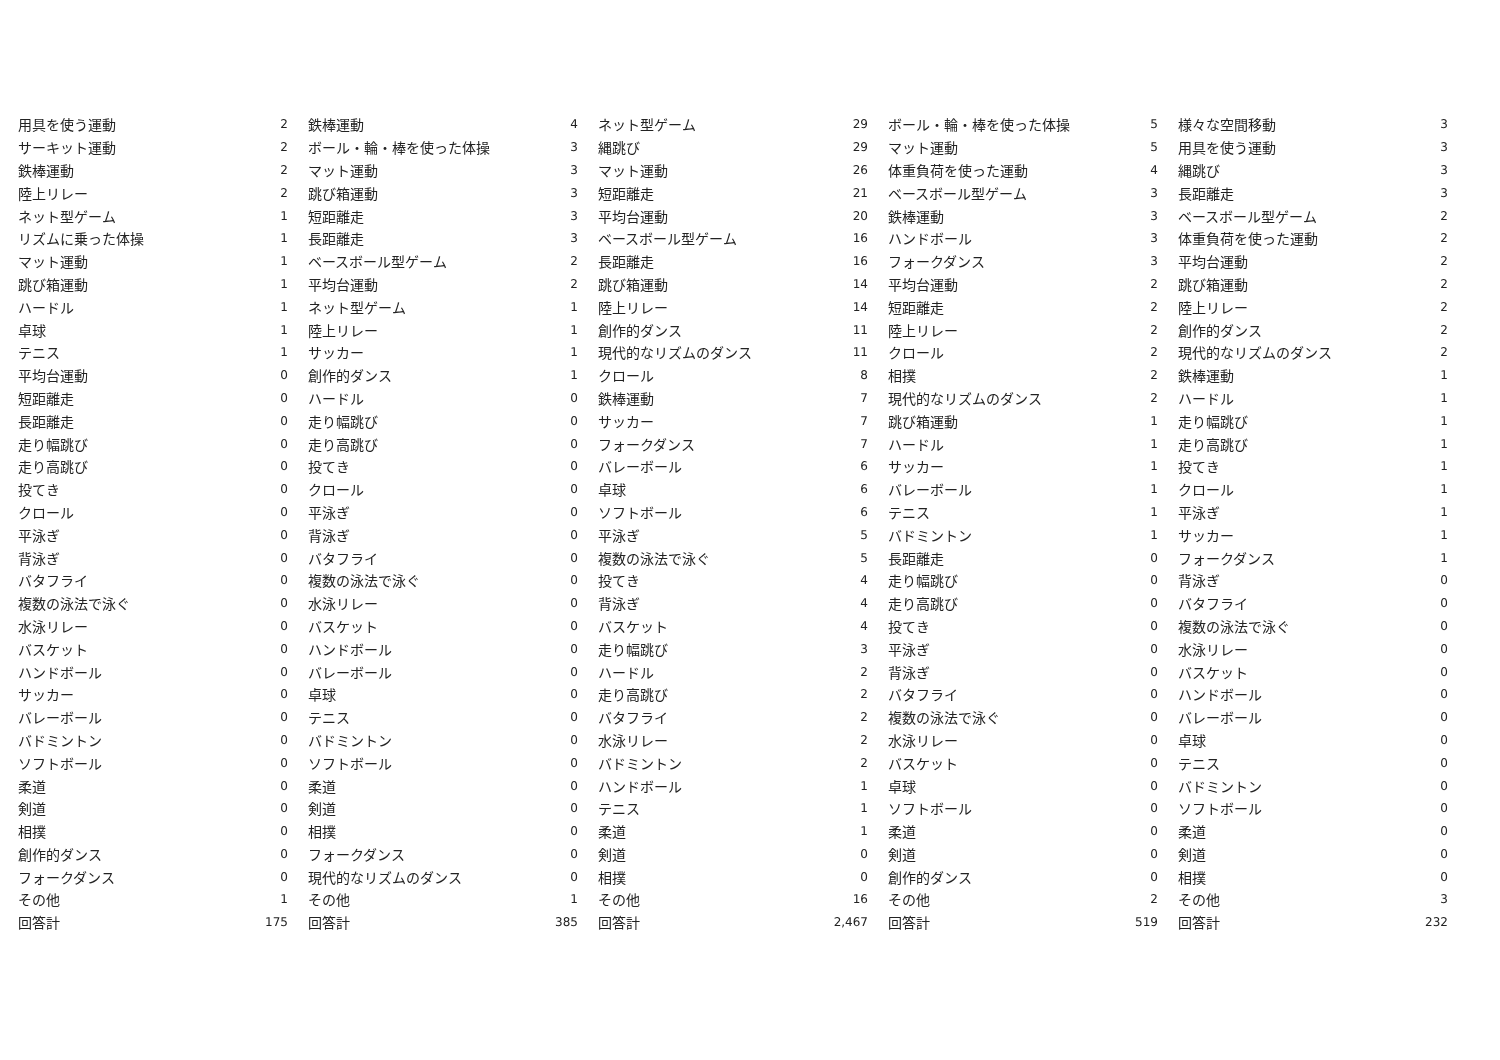| 用具を使う運動 | 2 |
| サーキット運動 | 2 |
| 鉄棒運動 | 2 |
| 陸上リレー | 2 |
| ネット型ゲーム | 1 |
| リズムに乗った体操 | 1 |
| マット運動 | 1 |
| 跳び箱運動 | 1 |
| ハードル | 1 |
| 卓球 | 1 |
| テニス | 1 |
| 平均台運動 | 0 |
| 短距離走 | 0 |
| 長距離走 | 0 |
| 走り幅跳び | 0 |
| 走り高跳び | 0 |
| 投てき | 0 |
| クロール | 0 |
| 平泳ぎ | 0 |
| 背泳ぎ | 0 |
| バタフライ | 0 |
| 複数の泳法で泳ぐ | 0 |
| 水泳リレー | 0 |
| バスケット | 0 |
| ハンドボール | 0 |
| サッカー | 0 |
| バレーボール | 0 |
| バドミントン | 0 |
| ソフトボール | 0 |
| 柔道 | 0 |
| 剣道 | 0 |
| 相撲 | 0 |
| 創作的ダンス | 0 |
| フォークダンス | 0 |
| その他 | 1 |
| 回答計 | 175 |
| 鉄棒運動 | 4 |
| ボール・輪・棒を使った体操 | 3 |
| マット運動 | 3 |
| 跳び箱運動 | 3 |
| 短距離走 | 3 |
| 長距離走 | 3 |
| ベースボール型ゲーム | 2 |
| 平均台運動 | 2 |
| ネット型ゲーム | 1 |
| 陸上リレー | 1 |
| サッカー | 1 |
| 創作的ダンス | 1 |
| ハードル | 0 |
| 走り幅跳び | 0 |
| 走り高跳び | 0 |
| 投てき | 0 |
| クロール | 0 |
| 平泳ぎ | 0 |
| 背泳ぎ | 0 |
| バタフライ | 0 |
| 複数の泳法で泳ぐ | 0 |
| 水泳リレー | 0 |
| バスケット | 0 |
| ハンドボール | 0 |
| バレーボール | 0 |
| 卓球 | 0 |
| テニス | 0 |
| バドミントン | 0 |
| ソフトボール | 0 |
| 柔道 | 0 |
| 剣道 | 0 |
| 相撲 | 0 |
| フォークダンス | 0 |
| 現代的なリズムのダンス | 0 |
| その他 | 1 |
| 回答計 | 385 |
| ネット型ゲーム | 29 |
| 縄跳び | 29 |
| マット運動 | 26 |
| 短距離走 | 21 |
| 平均台運動 | 20 |
| ベースボール型ゲーム | 16 |
| 長距離走 | 16 |
| 跳び箱運動 | 14 |
| 陸上リレー | 14 |
| 創作的ダンス | 11 |
| 現代的なリズムのダンス | 11 |
| クロール | 8 |
| 鉄棒運動 | 7 |
| サッカー | 7 |
| フォークダンス | 7 |
| バレーボール | 6 |
| 卓球 | 6 |
| ソフトボール | 6 |
| 平泳ぎ | 5 |
| 複数の泳法で泳ぐ | 5 |
| 投てき | 4 |
| 背泳ぎ | 4 |
| バスケット | 4 |
| 走り幅跳び | 3 |
| ハードル | 2 |
| 走り高跳び | 2 |
| バタフライ | 2 |
| 水泳リレー | 2 |
| バドミントン | 2 |
| ハンドボール | 1 |
| テニス | 1 |
| 柔道 | 1 |
| 剣道 | 0 |
| 相撲 | 0 |
| その他 | 16 |
| 回答計 | 2,467 |
| ボール・輪・棒を使った体操 | 5 |
| マット運動 | 5 |
| 体重負荷を使った運動 | 4 |
| ベースボール型ゲーム | 3 |
| 鉄棒運動 | 3 |
| ハンドボール | 3 |
| フォークダンス | 3 |
| 平均台運動 | 2 |
| 短距離走 | 2 |
| 陸上リレー | 2 |
| クロール | 2 |
| 相撲 | 2 |
| 現代的なリズムのダンス | 2 |
| 跳び箱運動 | 1 |
| ハードル | 1 |
| サッカー | 1 |
| バレーボール | 1 |
| テニス | 1 |
| バドミントン | 1 |
| 長距離走 | 0 |
| 走り幅跳び | 0 |
| 走り高跳び | 0 |
| 投てき | 0 |
| 平泳ぎ | 0 |
| 背泳ぎ | 0 |
| バタフライ | 0 |
| 複数の泳法で泳ぐ | 0 |
| 水泳リレー | 0 |
| バスケット | 0 |
| 卓球 | 0 |
| ソフトボール | 0 |
| 柔道 | 0 |
| 剣道 | 0 |
| 創作的ダンス | 0 |
| その他 | 2 |
| 回答計 | 519 |
| 様々な空間移動 | 3 |
| 用具を使う運動 | 3 |
| 縄跳び | 3 |
| 長距離走 | 3 |
| ベースボール型ゲーム | 2 |
| 体重負荷を使った運動 | 2 |
| 平均台運動 | 2 |
| 跳び箱運動 | 2 |
| 陸上リレー | 2 |
| 創作的ダンス | 2 |
| 現代的なリズムのダンス | 2 |
| 鉄棒運動 | 1 |
| ハードル | 1 |
| 走り幅跳び | 1 |
| 走り高跳び | 1 |
| 投てき | 1 |
| クロール | 1 |
| 平泳ぎ | 1 |
| サッカー | 1 |
| フォークダンス | 1 |
| 背泳ぎ | 0 |
| バタフライ | 0 |
| 複数の泳法で泳ぐ | 0 |
| 水泳リレー | 0 |
| バスケット | 0 |
| ハンドボール | 0 |
| バレーボール | 0 |
| 卓球 | 0 |
| テニス | 0 |
| バドミントン | 0 |
| ソフトボール | 0 |
| 柔道 | 0 |
| 剣道 | 0 |
| 相撲 | 0 |
| その他 | 3 |
| 回答計 | 232 |